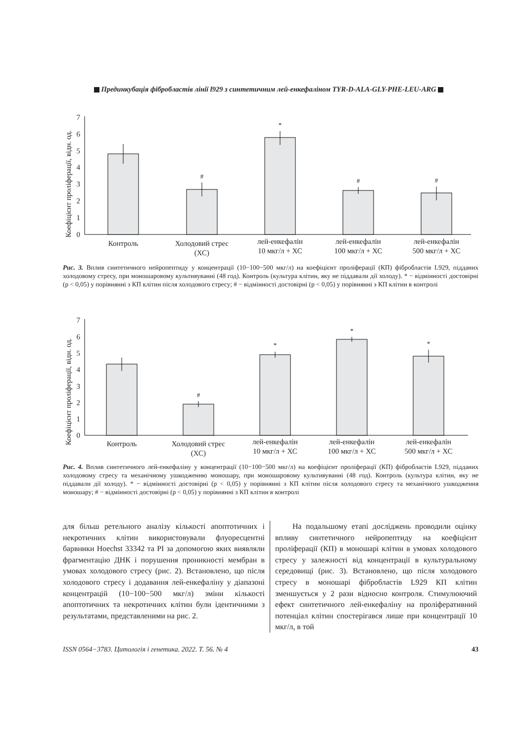Прединкубація фібробластів лінії l929 з синтетичним лей-енкефаліном TYR-D-ALA-GLY-PHE-LEU-ARG
Коефіцієнт проліферації, відн. од.
0
1
2
3
4
5
6
7
*
#
#
#
Контроль
Холодовий стрес
(ХС)
лей-енкефалін
10 мкг/л + ХС
лей-енкефалін
100 мкг/л + ХС
лей-енкефалін
500 мкг/л + ХС
Рис. 3. Вплив синтетичного нейропептиду у концентрації (10−100−500 мкг/л) на коефіцієнт проліферації (КП) фібробластів L929, підданих холодовому стресу, при моношаровому культивуванні (48 год). Контроль (культура клітин, яку не піддавали дії холоду). * − відмінності достовірні (p < 0,05) у порівнянні з КП клітин після холодового стресу; # − відмінності достовірні (p < 0,05) у порівнянні з КП клітин в контролі
Коефіцієнт проліферації, відн. од.
0
1
2
3
4
5
6
7
*
*
*
#
Контроль
Холодовий стрес
(ХС)
лей-енкефалін
10 мкг/л + ХС
лей-енкефалін
100 мкг/л + ХС
лей-енкефалін
500 мкг/л + ХС
Рис. 4. Вплив синтетичного лей-енкефаліну у концентрації (10−100−500 мкг/л) на коефіцієнт проліферації (КП) фібробластів L929, підданих холодовому стресу та механічному ушкодженню моношару, при моношаровому культивуванні (48 год). Контроль (культура клітин, яку не піддавали дії холоду). * − відмінності достовірні (p < 0,05) у порівнянні з КП клітин після холодового стресу та механічного ушкодження моношару; # − відмінності достовірні (p < 0,05) у порівнянні з КП клітин в контролі
для більш ретельного аналізу кількості апоптотичних і некротичних клітин використовували флуоресцентні барвники Hoechst 33342 та PI за допомогою яких виявляли фрагментацію ДНК і порушення проникності мембран в умовах холодового стресу (рис. 2). Встановлено, що після холодового стресу і додавання лей-енкефаліну у діапазоні концентрацій (10−100−500 мкг/л) зміни кількості апоптотичних та некротичних клітин були ідентичними з результатами, представленими на рис. 2.
На подальшому етапі досліджень проводили оцінку впливу синтетичного нейропептиду на коефіцієнт проліферації (КП) в моношарі клітин в умовах холодового стресу у залежності від концентрації в культуральному середовищі (рис. 3). Встановлено, що після холодового стресу в моношарі фібробластів L929 КП клітин зменшується у 2 рази відносно контроля. Стимулюючий ефект синтетичного лей-енкефаліну на проліферативний потенціал клітин спостерігався лише при концентрації 10 мкг/л, в той
ISSN 0564−3783. Цитологія і генетика. 2022. Т. 56. № 4 43